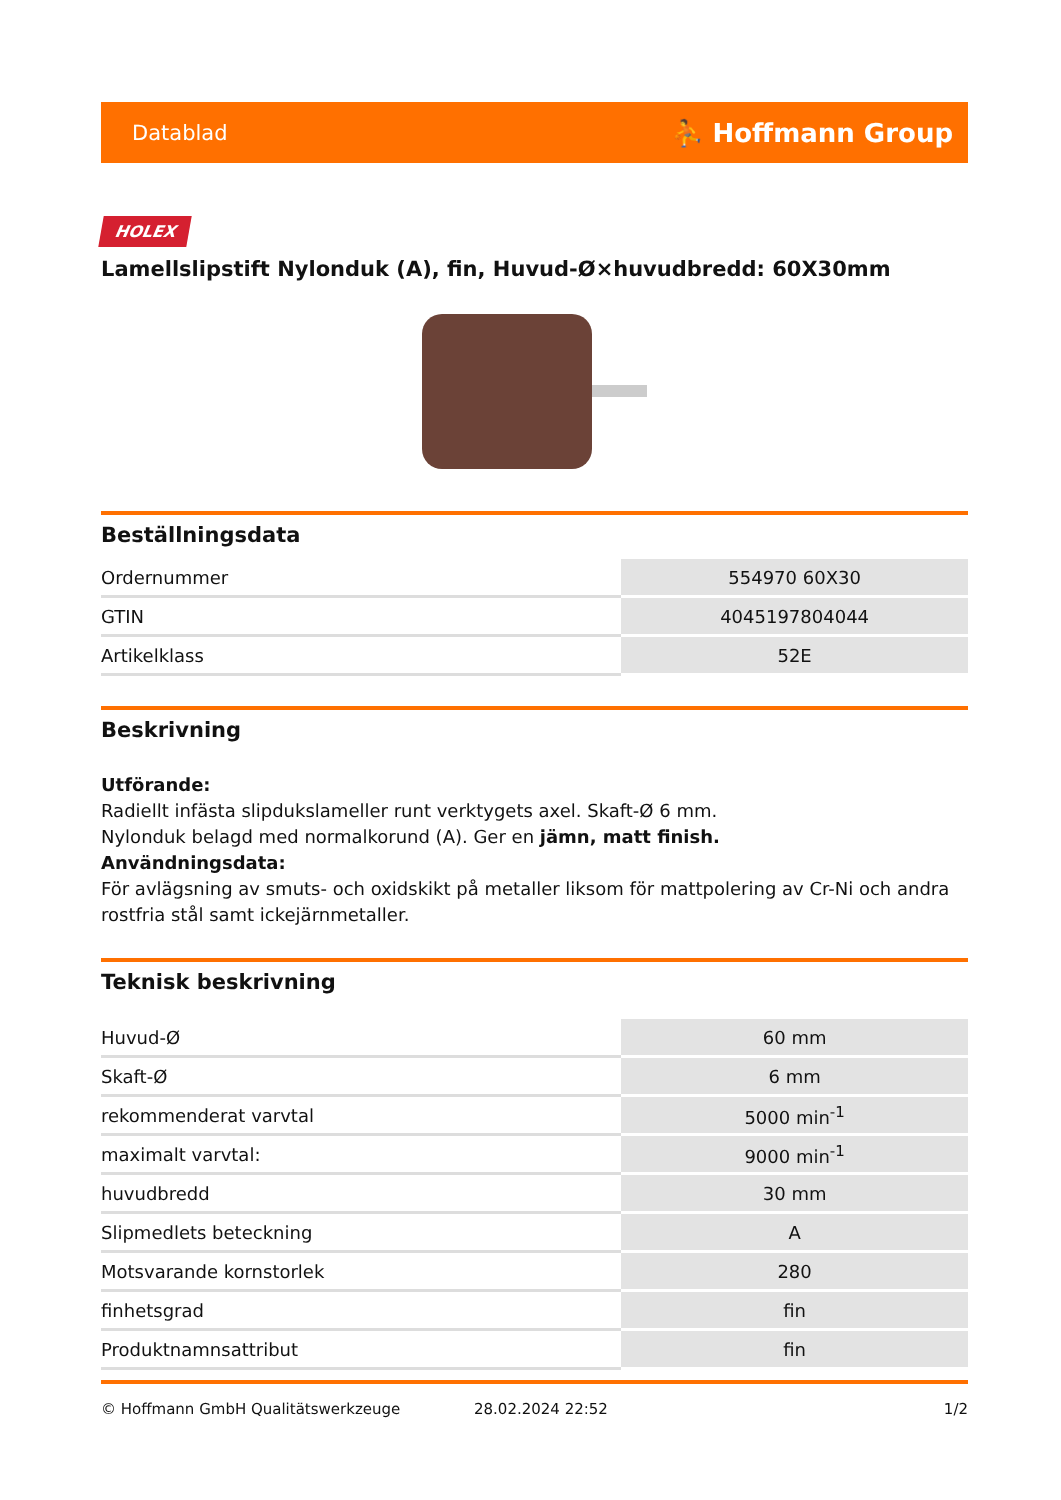Datablad ⛹ Hoffmann Group
HOLEX
Lamellslipstift Nylonduk (A), fin, Huvud-Ø×huvudbredd: 60X30mm
Beställningsdata
| Ordernummer | 554970 60X30 |
| GTIN | 4045197804044 |
| Artikelklass | 52E |
Beskrivning
Utförande:
Radiellt infästa slipdukslameller runt verktygets axel. Skaft-Ø 6 mm.
Nylonduk belagd med normalkorund (A). Ger en jämn, matt finish.
Användningsdata:
För avlägsning av smuts- och oxidskikt på metaller liksom för mattpolering av Cr-Ni och andra rostfria stål samt ickejärnmetaller.
Teknisk beskrivning
| Huvud-Ø | 60 mm |
| Skaft-Ø | 6 mm |
| rekommenderat varvtal | 5000 min<sup>-1</sup> |
| maximalt varvtal: | 9000 min<sup>-1</sup> |
| huvudbredd | 30 mm |
| Slipmedlets beteckning | A |
| Motsvarande kornstorlek | 280 |
| finhetsgrad | fin |
| Produktnamnsattribut | fin |
© Hoffmann GmbH Qualitätswerkzeuge 28.02.2024 22:52 1/2